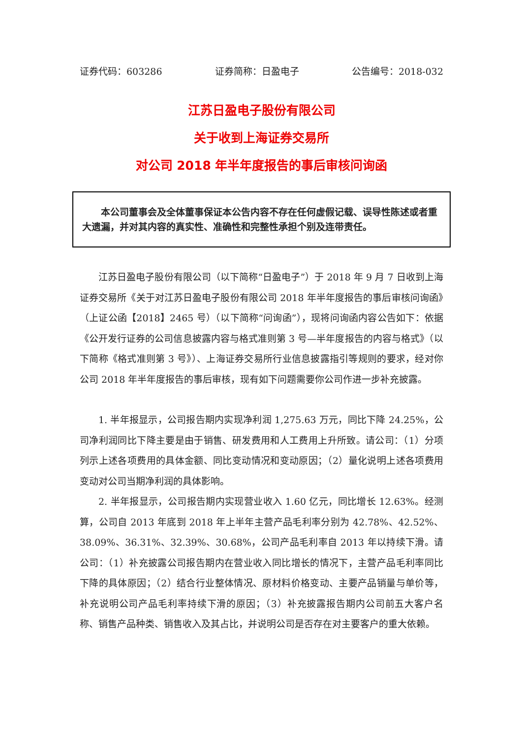证券代码：603286 证券简称：日盈电子 公告编号：2018-032
江苏日盈电子股份有限公司
关于收到上海证券交易所
对公司 2018 年半年度报告的事后审核问询函
本公司董事会及全体董事保证本公告内容不存在任何虚假记载、误导性陈述或者重大遗漏，并对其内容的真实性、准确性和完整性承担个别及连带责任。
江苏日盈电子股份有限公司（以下简称“日盈电子”）于 2018 年 9 月 7 日收到上海证券交易所《关于对江苏日盈电子股份有限公司 2018 年半年度报告的事后审核问询函》（上证公函【2018】2465 号）（以下简称“问询函”），现将问询函内容公告如下：依据《公开发行证券的公司信息披露内容与格式准则第 3 号—半年度报告的内容与格式》（以下简称《格式准则第 3 号》）、上海证券交易所行业信息披露指引等规则的要求，经对你公司 2018 年半年度报告的事后审核，现有如下问题需要你公司作进一步补充披露。
1. 半年报显示，公司报告期内实现净利润 1,275.63 万元，同比下降 24.25%，公司净利润同比下降主要是由于销售、研发费用和人工费用上升所致。请公司：（1）分项列示上述各项费用的具体金额、同比变动情况和变动原因；（2）量化说明上述各项费用变动对公司当期净利润的具体影响。
2. 半年报显示，公司报告期内实现营业收入 1.60 亿元，同比增长 12.63%。经测算，公司自 2013 年底到 2018 年上半年主营产品毛利率分别为 42.78%、42.52%、38.09%、36.31%、32.39%、30.68%，公司产品毛利率自 2013 年以持续下滑。请公司：（1）补充披露公司报告期内在营业收入同比增长的情况下，主营产品毛利率同比下降的具体原因；（2）结合行业整体情况、原材料价格变动、主要产品销量与单价等，补充说明公司产品毛利率持续下滑的原因；（3）补充披露报告期内公司前五大客户名称、销售产品种类、销售收入及其占比，并说明公司是否存在对主要客户的重大依赖。